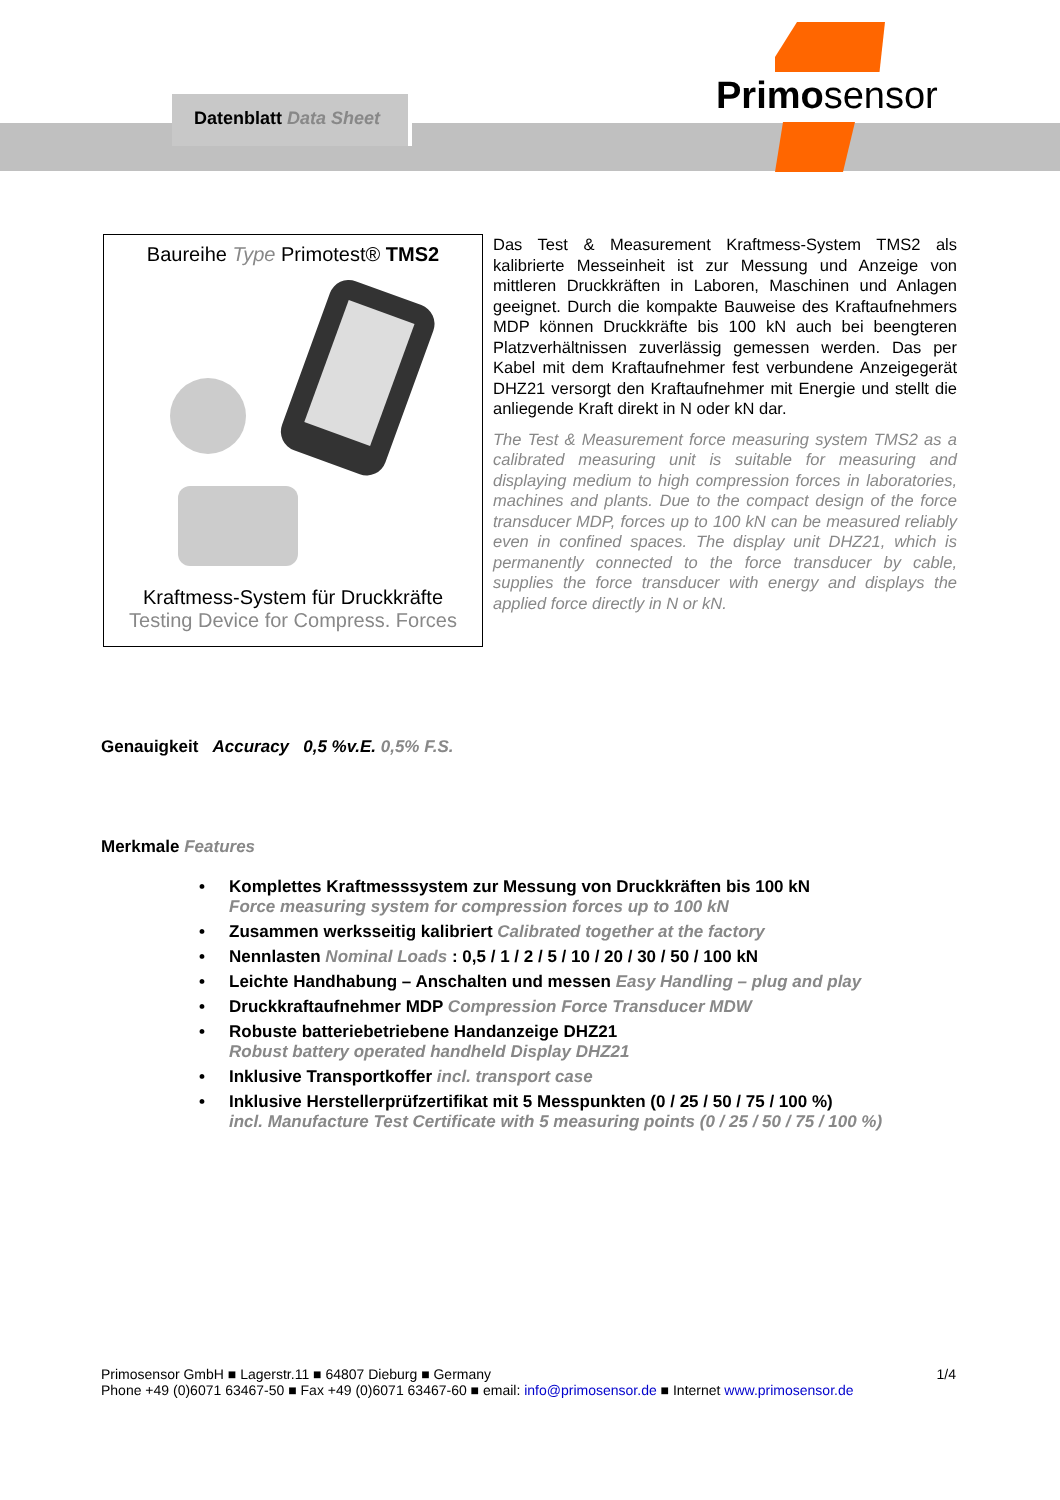Datenblatt Data Sheet Primosensor
Baureihe Type Primotest® TMS2
Kraftmess-System für Druckkräfte
Testing Device for Compress. Forces
Das Test & Measurement Kraftmess-System TMS2 als kalibrierte Messeinheit ist zur Messung und Anzeige von mittleren Druckkräften in Laboren, Maschinen und Anlagen geeignet. Durch die kompakte Bauweise des Kraftaufnehmers MDP können Druckkräfte bis 100 kN auch bei beengteren Platzverhältnissen zuverlässig gemessen werden. Das per Kabel mit dem Kraftaufnehmer fest verbundene Anzeigegerät DHZ21 versorgt den Kraftaufnehmer mit Energie und stellt die anliegende Kraft direkt in N oder kN dar.
The Test & Measurement force measuring system TMS2 as a calibrated measuring unit is suitable for measuring and displaying medium to high compression forces in laboratories, machines and plants. Due to the compact design of the force transducer MDP, forces up to 100 kN can be measured reliably even in confined spaces. The display unit DHZ21, which is permanently connected to the force transducer by cable, supplies the force transducer with energy and displays the applied force directly in N or kN.
Genauigkeit Accuracy 0,5 %v.E. 0,5% F.S.
Merkmale Features
• Komplettes Kraftmesssystem zur Messung von Druckkräften bis 100 kN
Force measuring system for compression forces up to 100 kN
• Zusammen werksseitig kalibriert Calibrated together at the factory
• Nennlasten Nominal Loads : 0,5 / 1 / 2 / 5 / 10 / 20 / 30 / 50 / 100 kN
• Leichte Handhabung – Anschalten und messen Easy Handling – plug and play
• Druckkraftaufnehmer MDP Compression Force Transducer MDW
• Robuste batteriebetriebene Handanzeige DHZ21
Robust battery operated handheld Display DHZ21
• Inklusive Transportkoffer incl. transport case
• Inklusive Herstellerprüfzertifikat mit 5 Messpunkten (0 / 25 / 50 / 75 / 100 %)
incl. Manufacture Test Certificate with 5 measuring points (0 / 25 / 50 / 75 / 100 %)
1/4 Primosensor GmbH ■ Lagerstr.11 ■ 64807 Dieburg ■ Germany
Phone +49 (0)6071 63467-50 ■ Fax +49 (0)6071 63467-60 ■ email: info@primosensor.de ■ Internet www.primosensor.de